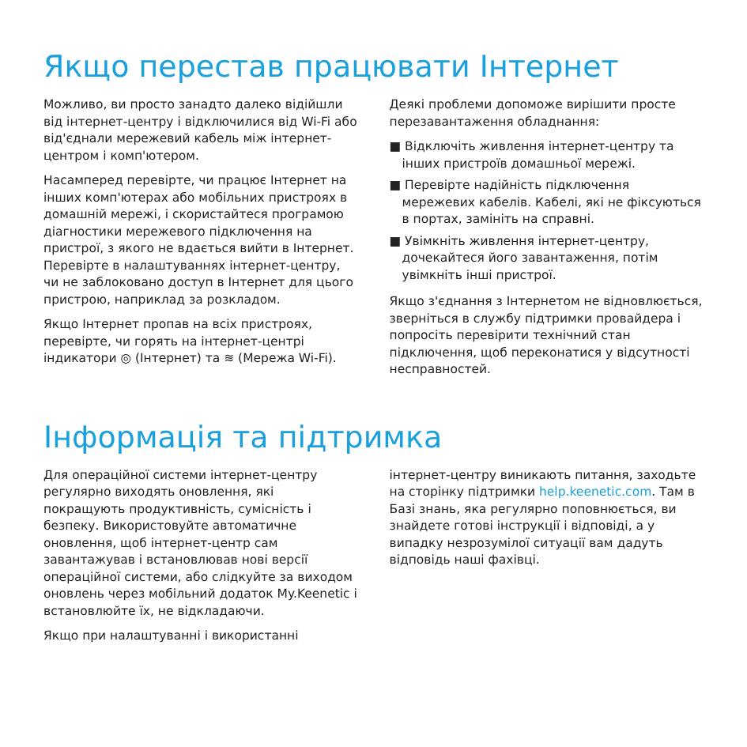Якщо перестав працювати Інтернет
Можливо, ви просто занадто далеко відійшли від інтернет-центру і відключилися від Wi-Fi або від'єднали мережевий кабель між інтернет-центром і комп'ютером.
Насамперед перевірте, чи працює Інтернет на інших комп'ютерах або мобільних пристроях в домашній мережі, і скористайтеся програмою діагностики мережевого підключення на пристрої, з якого не вдається вийти в Інтернет. Перевірте в налаштуваннях інтернет-центру, чи не заблоковано доступ в Інтернет для цього пристрою, наприклад за розкладом.
Якщо Інтернет пропав на всіх пристроях, перевірте, чи горять на інтернет-центрі індикатори ◎ (Інтернет) та ≋ (Мережа Wi-Fi).
Деякі проблеми допоможе вирішити просте перезавантаження обладнання:
■ Відключіть живлення інтернет-центру та інших пристроїв домашньої мережі.
■ Перевірте надійність підключення мережевих кабелів. Кабелі, які не фіксуються в портах, замініть на справні.
■ Увімкніть живлення інтернет-центру, дочекайтеся його завантаження, потім увімкніть інші пристрої.
Якщо з'єднання з Інтернетом не відновлюється, зверніться в службу підтримки провайдера і попросіть перевірити технічний стан підключення, щоб переконатися у відсутності несправностей.
Інформація та підтримка
Для операційної системи інтернет-центру регулярно виходять оновлення, які покращують продуктивність, сумісність і безпеку. Використовуйте автоматичне оновлення, щоб інтернет-центр сам завантажував і встановлював нові версії операційної системи, або слідкуйте за виходом оновлень через мобільний додаток My.Keenetic і встановлюйте їх, не відкладаючи.
Якщо при налаштуванні і використанні
інтернет-центру виникають питання, заходьте на сторінку підтримки help.keenetic.com. Там в Базі знань, яка регулярно поповнюється, ви знайдете готові інструкції і відповіді, а у випадку незрозумілої ситуації вам дадуть відповідь наші фахівці.